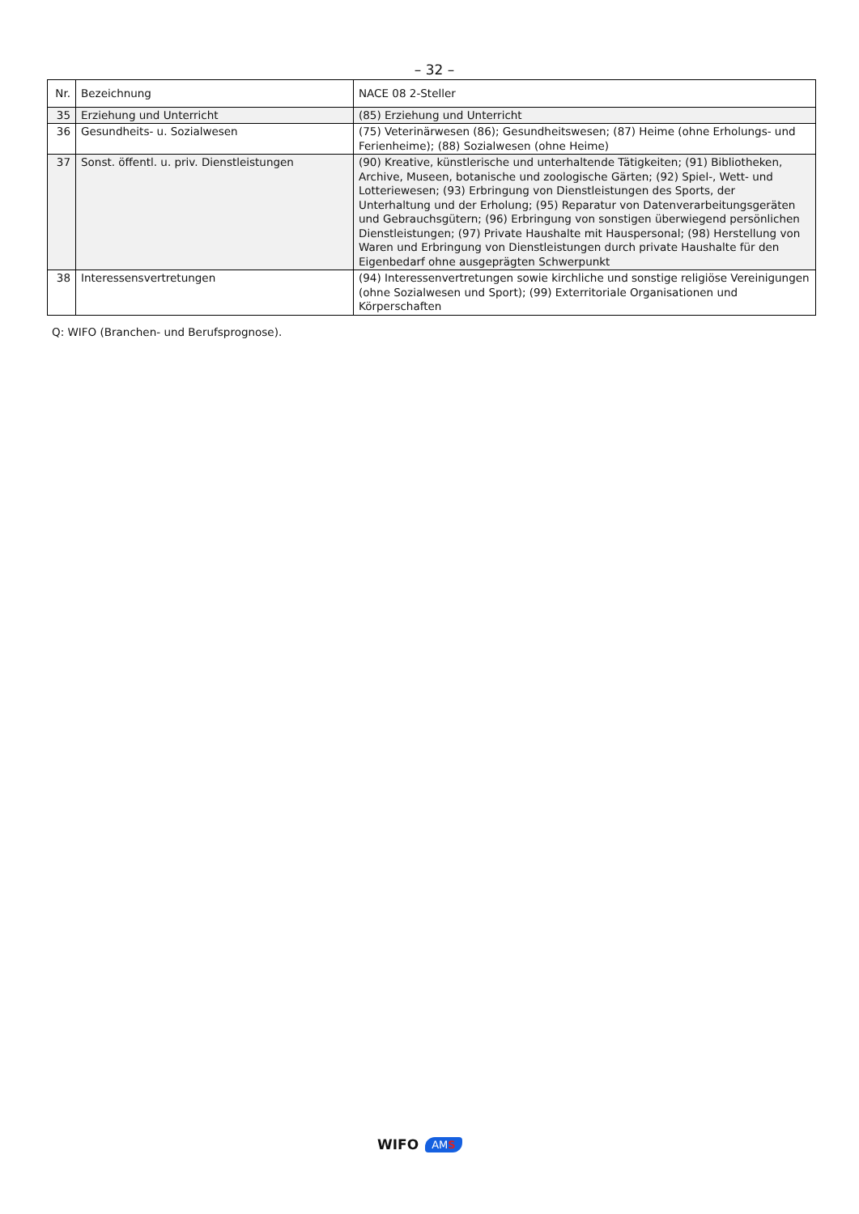– 32 –
| Nr. | Bezeichnung | NACE 08 2-Steller |
| --- | --- | --- |
| 35 | Erziehung und Unterricht | (85) Erziehung und Unterricht |
| 36 | Gesundheits- u. Sozialwesen | (75) Veterinärwesen (86); Gesundheitswesen; (87) Heime (ohne Erholungs- und Ferienheime); (88) Sozialwesen (ohne Heime) |
| 37 | Sonst. öffentl. u. priv. Dienstleistungen | (90) Kreative, künstlerische und unterhaltende Tätigkeiten; (91) Bibliotheken, Archive, Museen, botanische und zoologische Gärten; (92) Spiel-, Wett- und Lotteriewesen; (93) Erbringung von Dienstleistungen des Sports, der Unterhaltung und der Erholung; (95) Reparatur von Datenverarbeitungsgeräten und Gebrauchsgütern; (96) Erbringung von sonstigen überwiegend persönlichen Dienstleistungen; (97) Private Haushalte mit Hauspersonal; (98) Herstellung von Waren und Erbringung von Dienstleistungen durch private Haushalte für den Eigenbedarf ohne ausgeprägten Schwerpunkt |
| 38 | Interessensvertretungen | (94) Interessenvertretungen sowie kirchliche und sonstige religiöse Vereinigungen (ohne Sozialwesen und Sport); (99) Exterritoriale Organisationen und Körperschaften |
Q: WIFO (Branchen- und Berufsprognose).
WIFO AMS